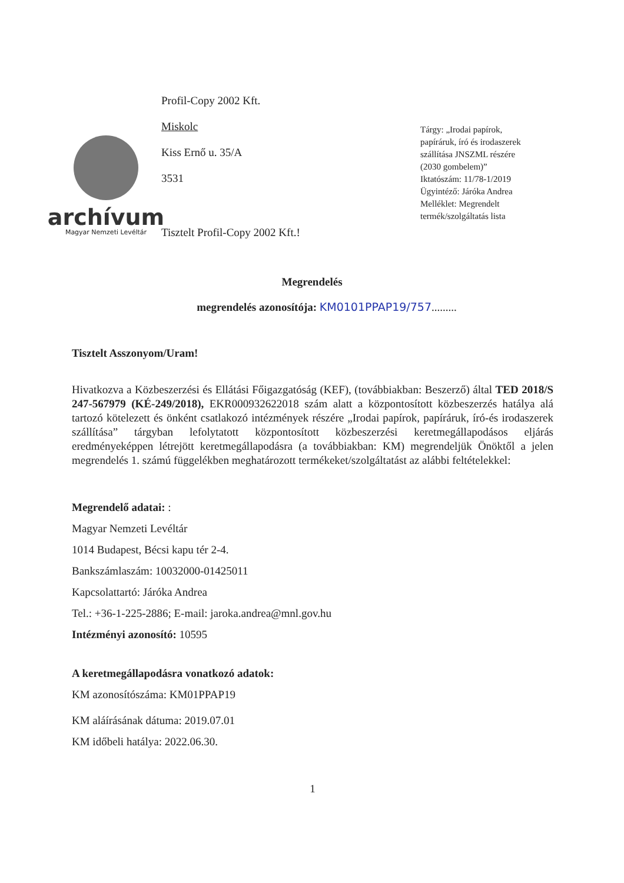archívum
Magyar Nemzeti Levéltár
Profil-Copy 2002 Kft.
Miskolc
Kiss Ernő u. 35/A
3531
Tisztelt Profil-Copy 2002 Kft.!
Tárgy: „Irodai papírok, papíráruk, író és irodaszerek szállítása JNSZML részére (2030 gombelem)”
Iktatószám: 11/78-1/2019
Ügyintéző: Járóka Andrea
Melléklet: Megrendelt termék/szolgáltatás lista
Megrendelés
megrendelés azonosítója: KM0101PPAP19/757.........
Tisztelt Asszonyom/Uram!
Hivatkozva a Közbeszerzési és Ellátási Főigazgatóság (KEF), (továbbiakban: Beszerző) által TED 2018/S 247-567979 (KÉ-249/2018), EKR000932622018 szám alatt a központosított közbeszerzés hatálya alá tartozó kötelezett és önként csatlakozó intézmények részére „Irodai papírok, papíráruk, író-és irodaszerek szállítása” tárgyban lefolytatott központosított közbeszerzési keretmegállapodásos eljárás eredményeképpen létrejött keretmegállapodásra (a továbbiakban: KM) megrendeljük Önöktől a jelen megrendelés 1. számú függelékben meghatározott termékeket/szolgáltatást az alábbi feltételekkel:
Megrendelő adatai: :
Magyar Nemzeti Levéltár
1014 Budapest, Bécsi kapu tér 2-4.
Bankszámlaszám: 10032000-01425011
Kapcsolattartó: Járóka Andrea
Tel.: +36-1-225-2886; E-mail: jaroka.andrea@mnl.gov.hu
Intézményi azonosító: 10595
A keretmegállapodásra vonatkozó adatok:
KM azonosítószáma: KM01PPAP19
KM aláírásának dátuma: 2019.07.01
KM időbeli hatálya: 2022.06.30.
1